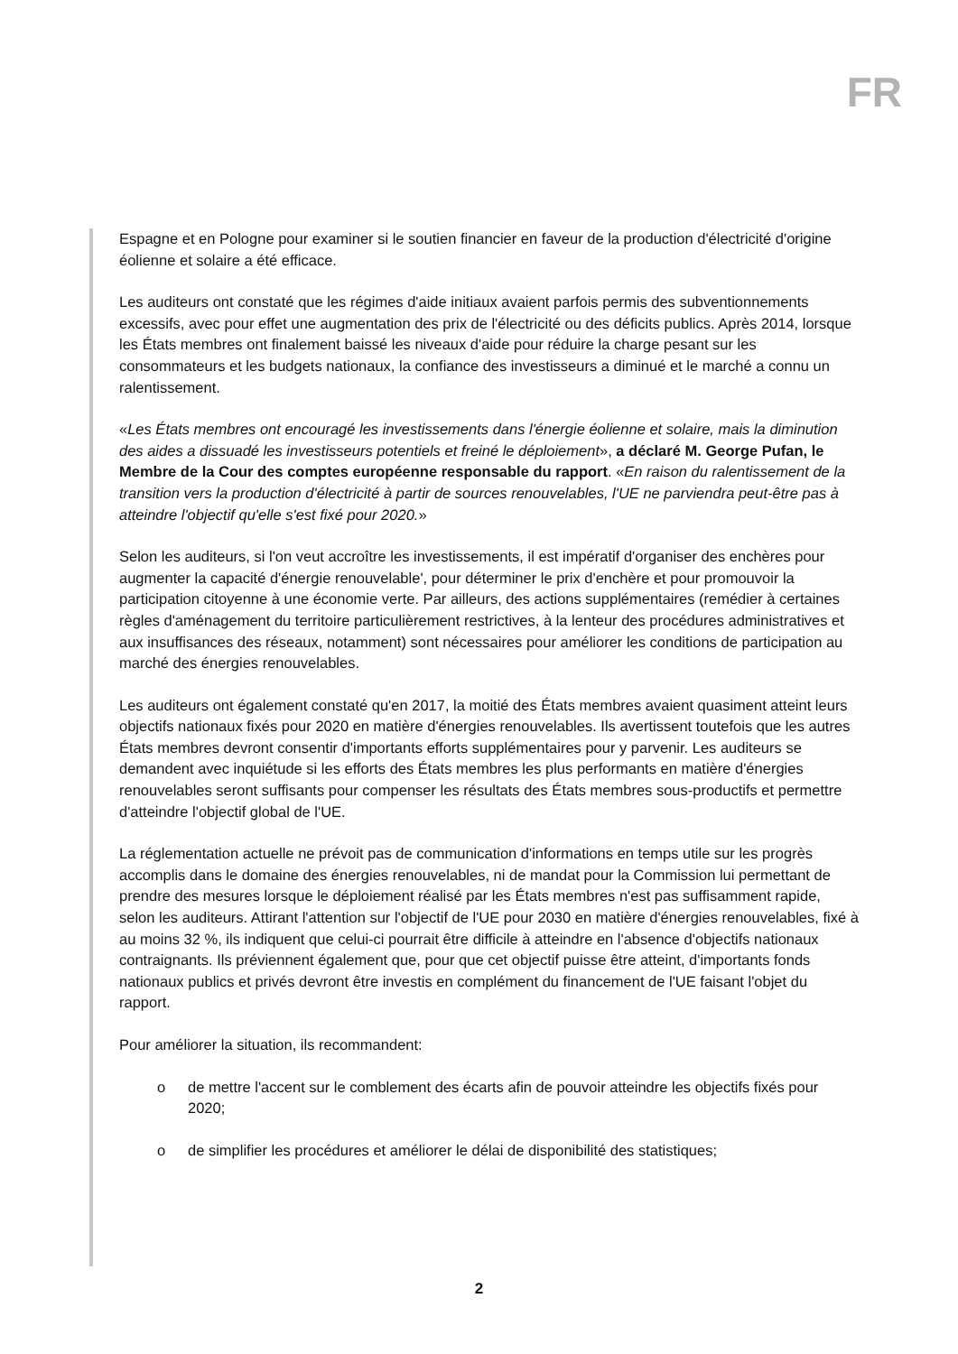FR
Espagne et en Pologne pour examiner si le soutien financier en faveur de la production d'électricité d'origine éolienne et solaire a été efficace.
Les auditeurs ont constaté que les régimes d'aide initiaux avaient parfois permis des subventionnements excessifs, avec pour effet une augmentation des prix de l'électricité ou des déficits publics. Après 2014, lorsque les États membres ont finalement baissé les niveaux d'aide pour réduire la charge pesant sur les consommateurs et les budgets nationaux, la confiance des investisseurs a diminué et le marché a connu un ralentissement.
«Les États membres ont encouragé les investissements dans l'énergie éolienne et solaire, mais la diminution des aides a dissuadé les investisseurs potentiels et freiné le déploiement», a déclaré M. George Pufan, le Membre de la Cour des comptes européenne responsable du rapport. «En raison du ralentissement de la transition vers la production d'électricité à partir de sources renouvelables, l'UE ne parviendra peut-être pas à atteindre l'objectif qu'elle s'est fixé pour 2020.»
Selon les auditeurs, si l'on veut accroître les investissements, il est impératif d'organiser des enchères pour augmenter la capacité d'énergie renouvelable', pour déterminer le prix d'enchère et pour promouvoir la participation citoyenne à une économie verte. Par ailleurs, des actions supplémentaires (remédier à certaines règles d'aménagement du territoire particulièrement restrictives, à la lenteur des procédures administratives et aux insuffisances des réseaux, notamment) sont nécessaires pour améliorer les conditions de participation au marché des énergies renouvelables.
Les auditeurs ont également constaté qu'en 2017, la moitié des États membres avaient quasiment atteint leurs objectifs nationaux fixés pour 2020 en matière d'énergies renouvelables. Ils avertissent toutefois que les autres États membres devront consentir d'importants efforts supplémentaires pour y parvenir. Les auditeurs se demandent avec inquiétude si les efforts des États membres les plus performants en matière d'énergies renouvelables seront suffisants pour compenser les résultats des États membres sous-productifs et permettre d'atteindre l'objectif global de l'UE.
La réglementation actuelle ne prévoit pas de communication d'informations en temps utile sur les progrès accomplis dans le domaine des énergies renouvelables, ni de mandat pour la Commission lui permettant de prendre des mesures lorsque le déploiement réalisé par les États membres n'est pas suffisamment rapide, selon les auditeurs. Attirant l'attention sur l'objectif de l'UE pour 2030 en matière d'énergies renouvelables, fixé à au moins 32 %, ils indiquent que celui-ci pourrait être difficile à atteindre en l'absence d'objectifs nationaux contraignants. Ils préviennent également que, pour que cet objectif puisse être atteint, d'importants fonds nationaux publics et privés devront être investis en complément du financement de l'UE faisant l'objet du rapport.
Pour améliorer la situation, ils recommandent:
o de mettre l'accent sur le comblement des écarts afin de pouvoir atteindre les objectifs fixés pour 2020;
o de simplifier les procédures et améliorer le délai de disponibilité des statistiques;
2